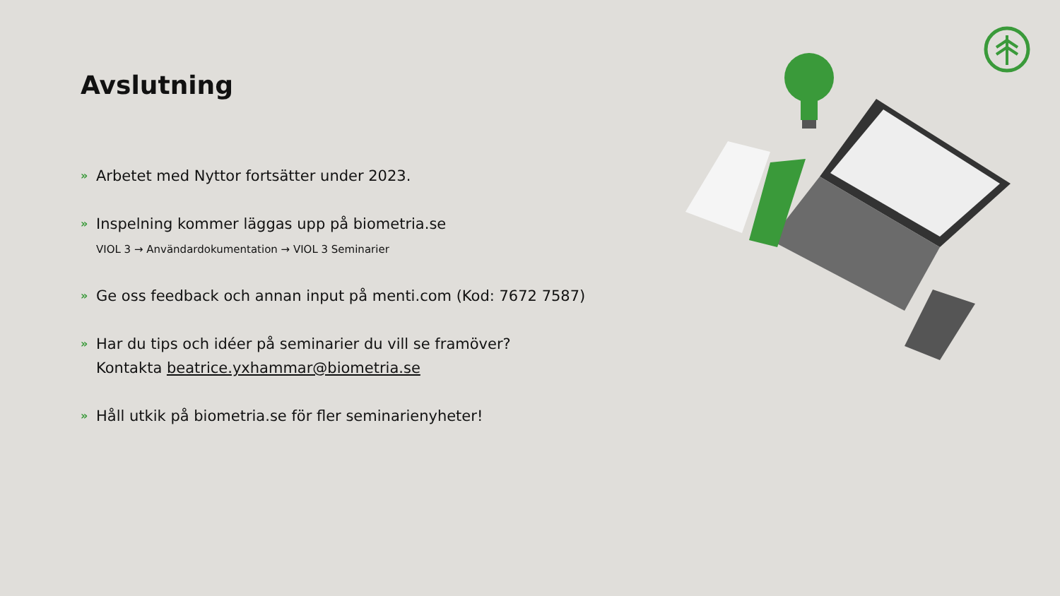Avslutning
» Arbetet med Nyttor fortsätter under 2023.
» Inspelning kommer läggas upp på biometria.se
VIOL 3 → Användardokumentation → VIOL 3 Seminarier
» Ge oss feedback och annan input på menti.com (Kod: 7672 7587)
» Har du tips och idéer på seminarier du vill se framöver?
Kontakta beatrice.yxhammar@biometria.se
» Håll utkik på biometria.se för fler seminarienyheter!